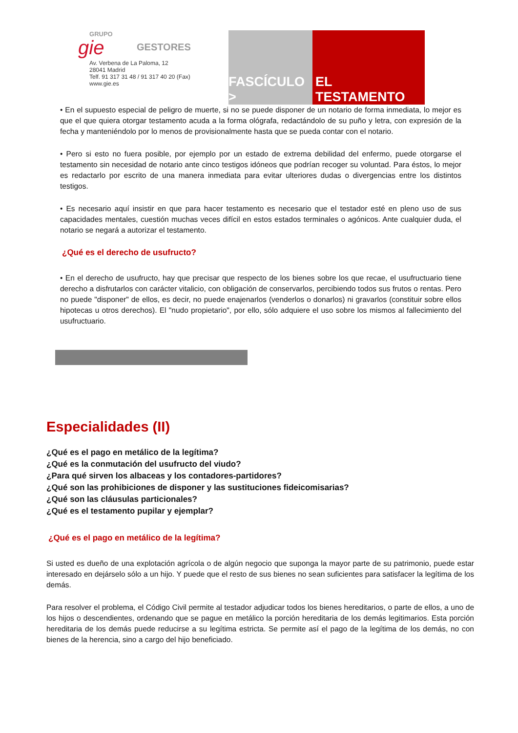GRUPO
gie
GESTORES
Av. Verbena de La Paloma, 12
28041 Madrid
Telf. 91 317 31 48 / 91 317 40 20 (Fax)
www.gie.es
FASCÍCULO >
EL TESTAMENTO
• En el supuesto especial de peligro de muerte, si no se puede disponer de un notario de forma inmediata, lo mejor es que el que quiera otorgar testamento acuda a la forma ológrafa, redactándolo de su puño y letra, con expresión de la fecha y manteniéndolo por lo menos de provisionalmente hasta que se pueda contar con el notario.
• Pero si esto no fuera posible, por ejemplo por un estado de extrema debilidad del enfermo, puede otorgarse el testamento sin necesidad de notario ante cinco testigos idóneos que podrían recoger su voluntad. Para éstos, lo mejor es redactarlo por escrito de una manera inmediata para evitar ulteriores dudas o divergencias entre los distintos testigos.
• Es necesario aquí insistir en que para hacer testamento es necesario que el testador esté en pleno uso de sus capacidades mentales, cuestión muchas veces difícil en estos estados terminales o agónicos. Ante cualquier duda, el notario se negará a autorizar el testamento.
¿Qué es el derecho de usufructo?
• En el derecho de usufructo, hay que precisar que respecto de los bienes sobre los que recae, el usufructuario tiene derecho a disfrutarlos con carácter vitalicio, con obligación de conservarlos, percibiendo todos sus frutos o rentas. Pero no puede "disponer" de ellos, es decir, no puede enajenarlos (venderlos o donarlos) ni gravarlos (constituir sobre ellos hipotecas u otros derechos). El "nudo propietario", por ello, sólo adquiere el uso sobre los mismos al fallecimiento del usufructuario.
Especialidades (II)
¿Qué es el pago en metálico de la legítima?
¿Qué es la conmutación del usufructo del viudo?
¿Para qué sirven los albaceas y los contadores-partidores?
¿Qué son las prohibiciones de disponer y las sustituciones fideicomisarias?
¿Qué son las cláusulas particionales?
¿Qué es el testamento pupilar y ejemplar?
¿Qué es el pago en metálico de la legítima?
Si usted es dueño de una explotación agrícola o de algún negocio que suponga la mayor parte de su patrimonio, puede estar interesado en dejárselo sólo a un hijo. Y puede que el resto de sus bienes no sean suficientes para satisfacer la legítima de los demás.
Para resolver el problema, el Código Civil permite al testador adjudicar todos los bienes hereditarios, o parte de ellos, a uno de los hijos o descendientes, ordenando que se pague en metálico la porción hereditaria de los demás legitimarios. Esta porción hereditaria de los demás puede reducirse a su legítima estricta. Se permite así el pago de la legítima de los demás, no con bienes de la herencia, sino a cargo del hijo beneficiado.